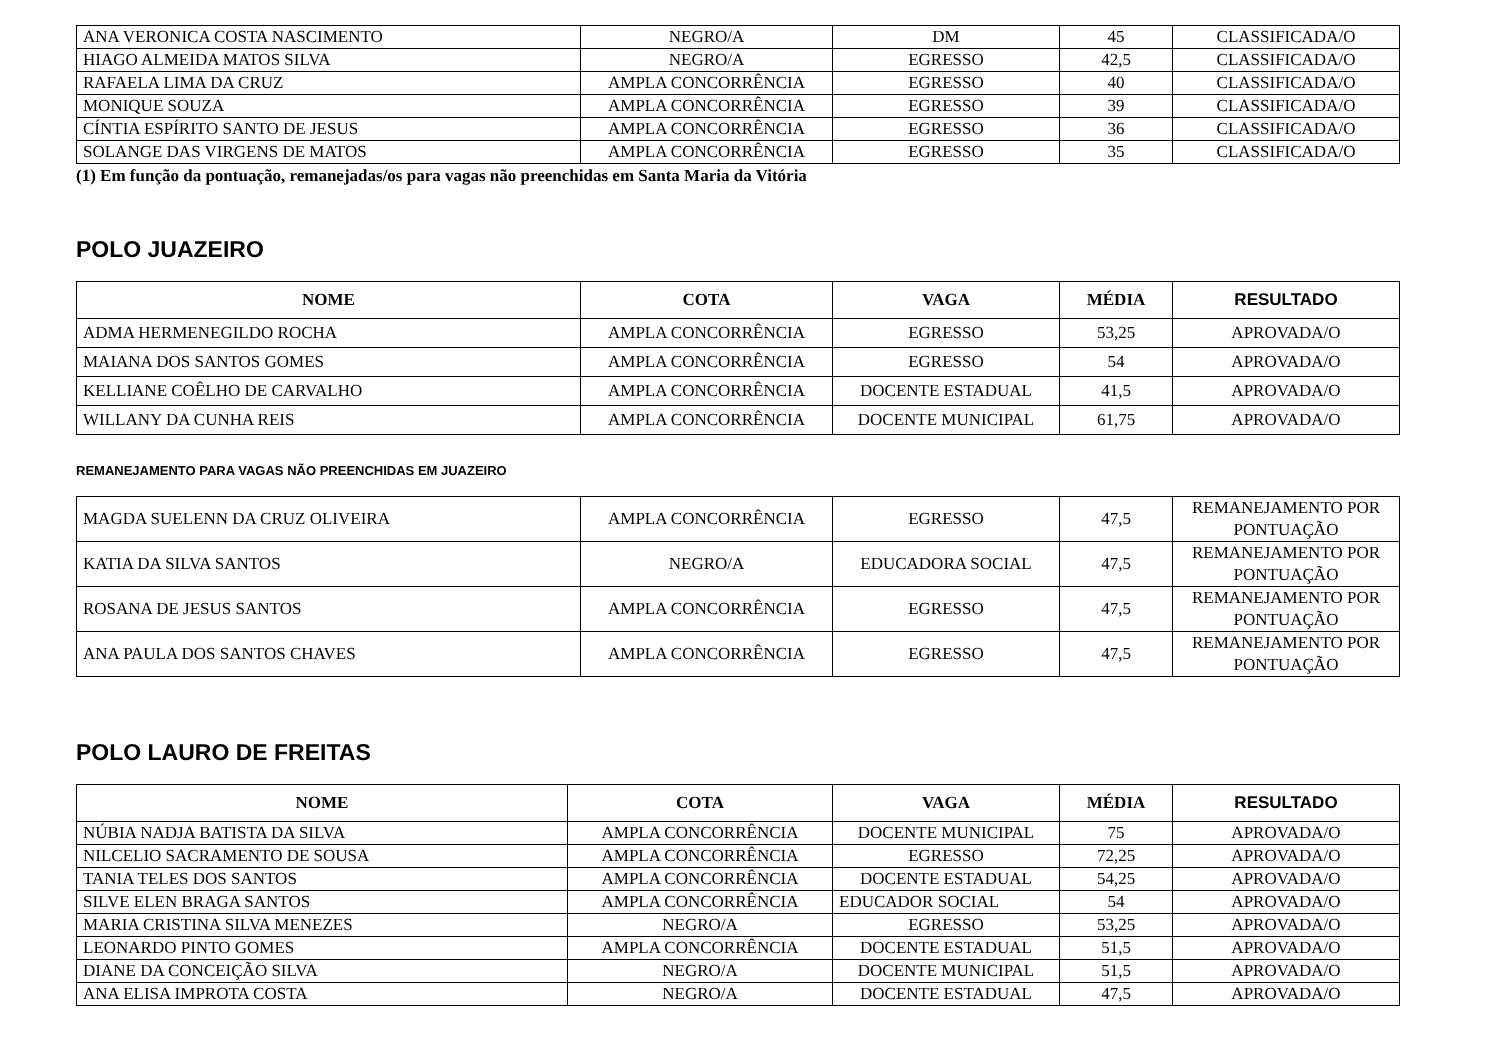| ANA VERONICA COSTA NASCIMENTO | NEGRO/A | DM | 45 | CLASSIFICADA/O |
| HIAGO ALMEIDA MATOS SILVA | NEGRO/A | EGRESSO | 42,5 | CLASSIFICADA/O |
| RAFAELA LIMA DA CRUZ | AMPLA CONCORRÊNCIA | EGRESSO | 40 | CLASSIFICADA/O |
| MONIQUE SOUZA | AMPLA CONCORRÊNCIA | EGRESSO | 39 | CLASSIFICADA/O |
| CÍNTIA ESPÍRITO SANTO DE JESUS | AMPLA CONCORRÊNCIA | EGRESSO | 36 | CLASSIFICADA/O |
| SOLANGE DAS VIRGENS DE MATOS | AMPLA CONCORRÊNCIA | EGRESSO | 35 | CLASSIFICADA/O |
(1) Em função da pontuação, remanejadas/os para vagas não preenchidas em Santa Maria da Vitória
POLO JUAZEIRO
| NOME | COTA | VAGA | MÉDIA | RESULTADO |
| --- | --- | --- | --- | --- |
| ADMA HERMENEGILDO ROCHA | AMPLA CONCORRÊNCIA | EGRESSO | 53,25 | APROVADA/O |
| MAIANA DOS SANTOS GOMES | AMPLA CONCORRÊNCIA | EGRESSO | 54 | APROVADA/O |
| KELLIANE COÊLHO DE CARVALHO | AMPLA CONCORRÊNCIA | DOCENTE ESTADUAL | 41,5 | APROVADA/O |
| WILLANY DA CUNHA REIS | AMPLA CONCORRÊNCIA | DOCENTE MUNICIPAL | 61,75 | APROVADA/O |
REMANEJAMENTO PARA VAGAS NÃO PREENCHIDAS EM JUAZEIRO
| MAGDA SUELENN DA CRUZ OLIVEIRA | AMPLA CONCORRÊNCIA | EGRESSO | 47,5 | REMANEJAMENTO POR PONTUAÇÃO |
| KATIA DA SILVA SANTOS | NEGRO/A | EDUCADORA SOCIAL | 47,5 | REMANEJAMENTO POR PONTUAÇÃO |
| ROSANA DE JESUS SANTOS | AMPLA CONCORRÊNCIA | EGRESSO | 47,5 | REMANEJAMENTO POR PONTUAÇÃO |
| ANA PAULA DOS SANTOS CHAVES | AMPLA CONCORRÊNCIA | EGRESSO | 47,5 | REMANEJAMENTO POR PONTUAÇÃO |
POLO LAURO DE FREITAS
| NOME | COTA | VAGA | MÉDIA | RESULTADO |
| --- | --- | --- | --- | --- |
| NÚBIA NADJA BATISTA DA SILVA | AMPLA CONCORRÊNCIA | DOCENTE MUNICIPAL | 75 | APROVADA/O |
| NILCELIO SACRAMENTO DE SOUSA | AMPLA CONCORRÊNCIA | EGRESSO | 72,25 | APROVADA/O |
| TANIA TELES DOS SANTOS | AMPLA CONCORRÊNCIA | DOCENTE ESTADUAL | 54,25 | APROVADA/O |
| SILVE ELEN BRAGA SANTOS | AMPLA CONCORRÊNCIA | EDUCADOR SOCIAL | 54 | APROVADA/O |
| MARIA CRISTINA SILVA MENEZES | NEGRO/A | EGRESSO | 53,25 | APROVADA/O |
| LEONARDO PINTO GOMES | AMPLA CONCORRÊNCIA | DOCENTE ESTADUAL | 51,5 | APROVADA/O |
| DIANE DA CONCEIÇÃO SILVA | NEGRO/A | DOCENTE MUNICIPAL | 51,5 | APROVADA/O |
| ANA ELISA IMPROTA COSTA | NEGRO/A | DOCENTE ESTADUAL | 47,5 | APROVADA/O |